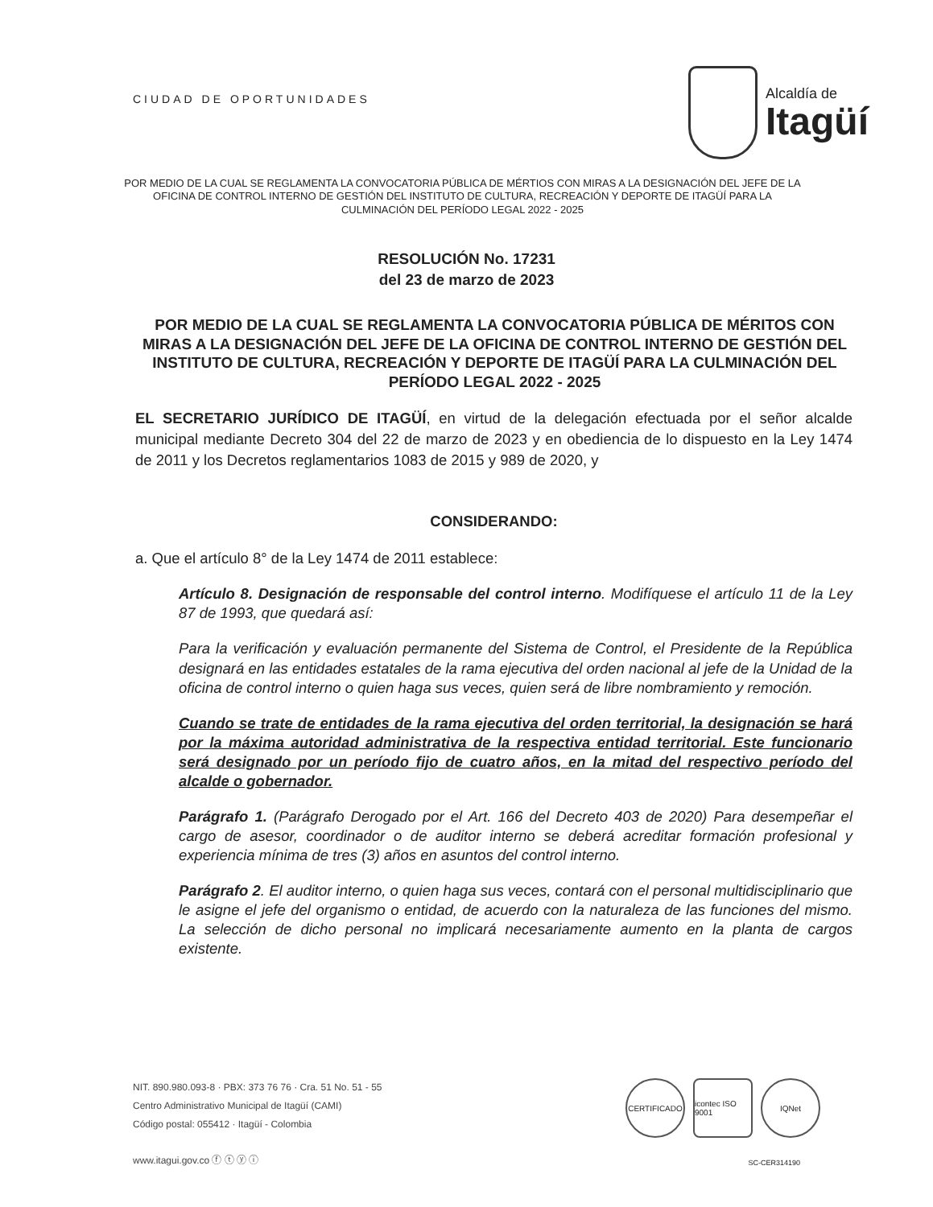CIUDAD DE OPORTUNIDADES
Alcaldía de
Itagüí
POR MEDIO DE LA CUAL SE REGLAMENTA LA CONVOCATORIA PÚBLICA DE MÉRTIOS CON MIRAS A LA DESIGNACIÓN DEL JEFE DE LA OFICINA DE CONTROL INTERNO DE GESTIÓN DEL INSTITUTO DE CULTURA, RECREACIÓN Y DEPORTE DE ITAGÜÍ PARA LA CULMINACIÓN DEL PERÍODO LEGAL 2022 - 2025
RESOLUCIÓN No. 17231
del 23 de marzo de 2023
POR MEDIO DE LA CUAL SE REGLAMENTA LA CONVOCATORIA PÚBLICA DE MÉRITOS CON MIRAS A LA DESIGNACIÓN DEL JEFE DE LA OFICINA DE CONTROL INTERNO DE GESTIÓN DEL INSTITUTO DE CULTURA, RECREACIÓN Y DEPORTE DE ITAGÜÍ PARA LA CULMINACIÓN DEL PERÍODO LEGAL 2022 - 2025
EL SECRETARIO JURÍDICO DE ITAGÜÍ, en virtud de la delegación efectuada por el señor alcalde municipal mediante Decreto 304 del 22 de marzo de 2023 y en obediencia de lo dispuesto en la Ley 1474 de 2011 y los Decretos reglamentarios 1083 de 2015 y 989 de 2020, y
CONSIDERANDO:
a. Que el artículo 8° de la Ley 1474 de 2011 establece:
Artículo 8. Designación de responsable del control interno. Modifíquese el artículo 11 de la Ley 87 de 1993, que quedará así:
Para la verificación y evaluación permanente del Sistema de Control, el Presidente de la República designará en las entidades estatales de la rama ejecutiva del orden nacional al jefe de la Unidad de la oficina de control interno o quien haga sus veces, quien será de libre nombramiento y remoción.
Cuando se trate de entidades de la rama ejecutiva del orden territorial, la designación se hará por la máxima autoridad administrativa de la respectiva entidad territorial. Este funcionario será designado por un período fijo de cuatro años, en la mitad del respectivo período del alcalde o gobernador.
Parágrafo 1. (Parágrafo Derogado por el Art. 166 del Decreto 403 de 2020) Para desempeñar el cargo de asesor, coordinador o de auditor interno se deberá acreditar formación profesional y experiencia mínima de tres (3) años en asuntos del control interno.
Parágrafo 2. El auditor interno, o quien haga sus veces, contará con el personal multidisciplinario que le asigne el jefe del organismo o entidad, de acuerdo con la naturaleza de las funciones del mismo. La selección de dicho personal no implicará necesariamente aumento en la planta de cargos existente.
NIT. 890.980.093-8 · PBX: 373 76 76 · Cra. 51 No. 51 - 55
Centro Administrativo Municipal de Itagüí (CAMI)
Código postal: 055412 · Itagüí - Colombia
www.itagui.gov.co ⓕ ⓣ ⓨ ⓘ
CERTIFICADO icontec ISO 9001
IQNet
SC-CER314190